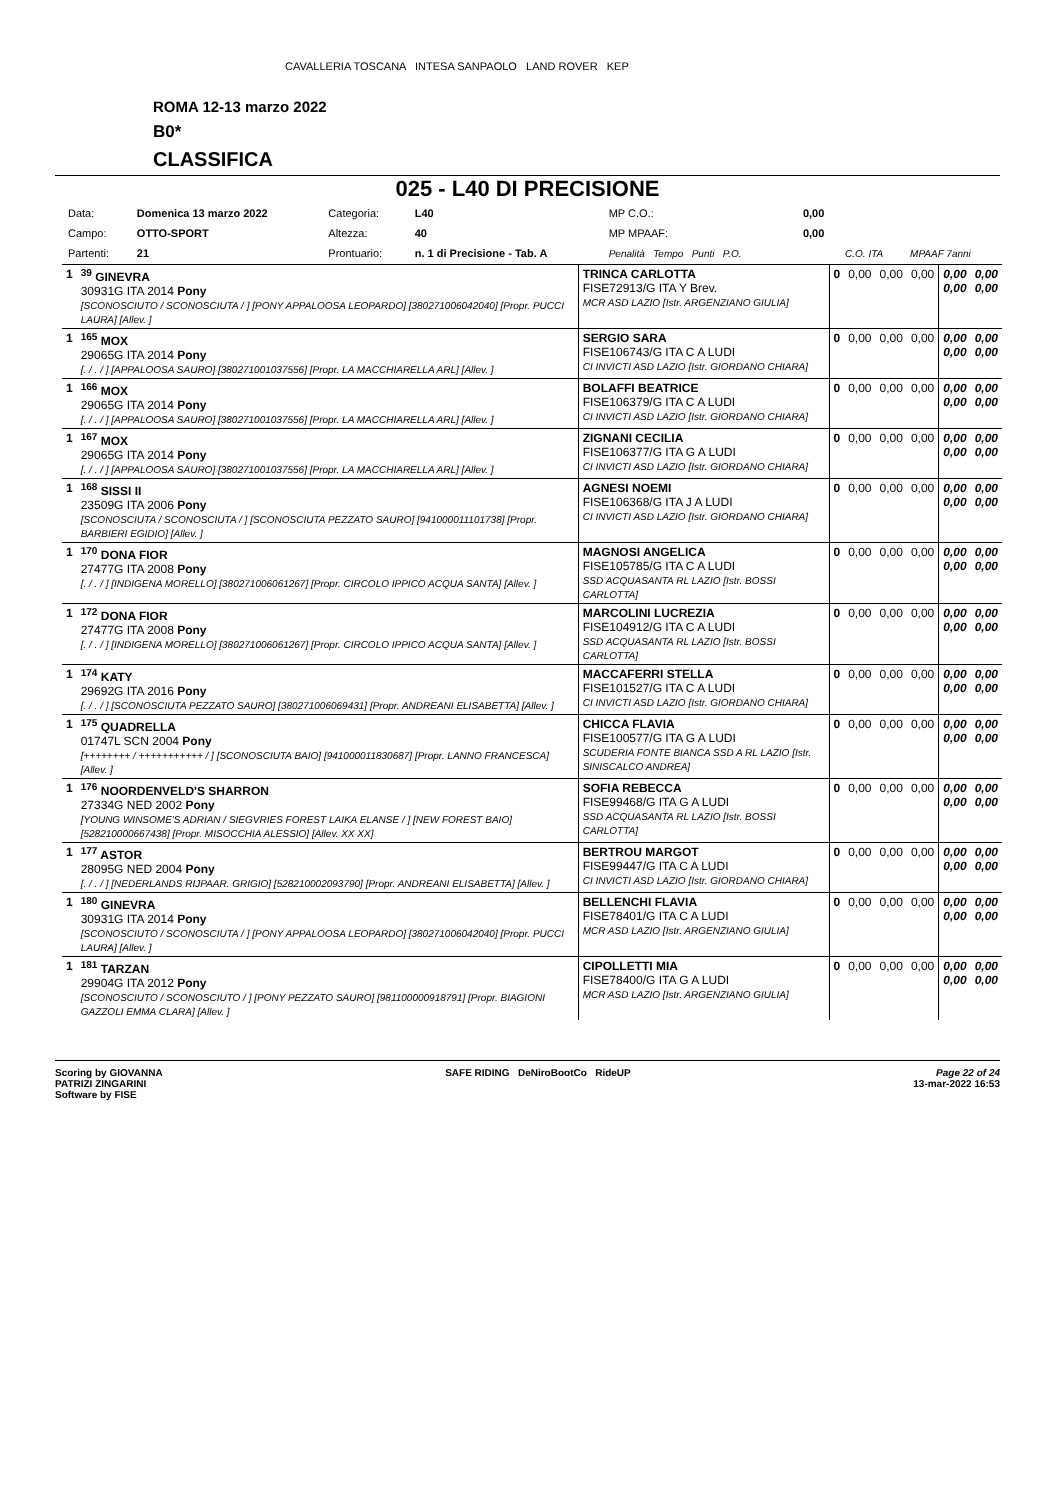CAVALLERIA TOSCANA INTESA SANPAOLO LAND ROVER KEP
ROMA 12-13 marzo 2022
B0*
CLASSIFICA
025 - L40 DI PRECISIONE
| Data: | Domenica 13 marzo 2022 | Categoria: | L40 | MP C.O.: | 0,00 | | |
| Campo: | OTTO-SPORT | Altezza: | 40 | MP MPAAF: | 0,00 | | |
| Partenti: | 21 | Prontuario: | n. 1 di Precisione - Tab. A | Penalità Tempo Punti P.O. | | C.O. ITA | MPAAF 7anni |
| 1 | <sup>39</sup> GINEVRA 30931G ITA 2014 Pony [SCONOSCIUTO / SCONOSCIUTA / ] [PONY APPALOOSA LEOPARDO] [380271006042040] [Propr. PUCCI LAURA] [Allev. ] | TRINCA CARLOTTA FISE72913/G ITA Y Brev. MCR ASD LAZIO [Istr. ARGENZIANO GIULIA] | 0 | 0,00 | 0,00 | 0,00 | 0,00 0,00 | 0,00 0,00 |
| 1 | <sup>165</sup> MOX 29065G ITA 2014 Pony [. / . / ] [APPALOOSA SAURO] [380271001037556] [Propr. LA MACCHIARELLA ARL] [Allev. ] | SERGIO SARA FISE106743/G ITA C A LUDI CI INVICTI ASD LAZIO [Istr. GIORDANO CHIARA] | 0 | 0,00 | 0,00 | 0,00 | 0,00 0,00 | 0,00 0,00 |
| 1 | <sup>166</sup> MOX 29065G ITA 2014 Pony [. / . / ] [APPALOOSA SAURO] [380271001037556] [Propr. LA MACCHIARELLA ARL] [Allev. ] | BOLAFFI BEATRICE FISE106379/G ITA C A LUDI CI INVICTI ASD LAZIO [Istr. GIORDANO CHIARA] | 0 | 0,00 | 0,00 | 0,00 | 0,00 0,00 | 0,00 0,00 |
| 1 | <sup>167</sup> MOX 29065G ITA 2014 Pony [. / . / ] [APPALOOSA SAURO] [380271001037556] [Propr. LA MACCHIARELLA ARL] [Allev. ] | ZIGNANI CECILIA FISE106377/G ITA G A LUDI CI INVICTI ASD LAZIO [Istr. GIORDANO CHIARA] | 0 | 0,00 | 0,00 | 0,00 | 0,00 0,00 | 0,00 0,00 |
| 1 | <sup>168</sup> SISSI II 23509G ITA 2006 Pony [SCONOSCIUTA / SCONOSCIUTA / ] [SCONOSCIUTA PEZZATO SAURO] [941000011101738] [Propr. BARBIERI EGIDIO] [Allev. ] | AGNESI NOEMI FISE106368/G ITA J A LUDI CI INVICTI ASD LAZIO [Istr. GIORDANO CHIARA] | 0 | 0,00 | 0,00 | 0,00 | 0,00 0,00 | 0,00 0,00 |
| 1 | <sup>170</sup> DONA FIOR 27477G ITA 2008 Pony [. / . / ] [INDIGENA MORELLO] [380271006061267] [Propr. CIRCOLO IPPICO ACQUA SANTA] [Allev. ] | MAGNOSI ANGELICA FISE105785/G ITA C A LUDI SSD ACQUASANTA RL LAZIO [Istr. BOSSI CARLOTTA] | 0 | 0,00 | 0,00 | 0,00 | 0,00 0,00 | 0,00 0,00 |
| 1 | <sup>172</sup> DONA FIOR 27477G ITA 2008 Pony [. / . / ] [INDIGENA MORELLO] [380271006061267] [Propr. CIRCOLO IPPICO ACQUA SANTA] [Allev. ] | MARCOLINI LUCREZIA FISE104912/G ITA C A LUDI SSD ACQUASANTA RL LAZIO [Istr. BOSSI CARLOTTA] | 0 | 0,00 | 0,00 | 0,00 | 0,00 0,00 | 0,00 0,00 |
| 1 | <sup>174</sup> KATY 29692G ITA 2016 Pony [. / . / ] [SCONOSCIUTA PEZZATO SAURO] [380271006069431] [Propr. ANDREANI ELISABETTA] [Allev. ] | MACCAFERRI STELLA FISE101527/G ITA C A LUDI CI INVICTI ASD LAZIO [Istr. GIORDANO CHIARA] | 0 | 0,00 | 0,00 | 0,00 | 0,00 0,00 | 0,00 0,00 |
| 1 | <sup>175</sup> QUADRELLA 01747L SCN 2004 Pony [++++++++ / +++++++++++ / ] [SCONOSCIUTA BAIO] [941000011830687] [Propr. LANNO FRANCESCA] [Allev. ] | CHICCA FLAVIA FISE100577/G ITA G A LUDI SCUDERIA FONTE BIANCA SSD A RL LAZIO [Istr. SINISCALCO ANDREA] | 0 | 0,00 | 0,00 | 0,00 | 0,00 0,00 | 0,00 0,00 |
| 1 | <sup>176</sup> NOORDENVELD'S SHARRON 27334G NED 2002 Pony [YOUNG WINSOME'S ADRIAN / SIEGVRIES FOREST LAIKA ELANSE / ] [NEW FOREST BAIO] [528210000667438] [Propr. MISOCCHIA ALESSIO] [Allev. XX XX] | SOFIA REBECCA FISE99468/G ITA G A LUDI SSD ACQUASANTA RL LAZIO [Istr. BOSSI CARLOTTA] | 0 | 0,00 | 0,00 | 0,00 | 0,00 0,00 | 0,00 0,00 |
| 1 | <sup>177</sup> ASTOR 28095G NED 2004 Pony [. / . / ] [NEDERLANDS RIJPAAR. GRIGIO] [528210002093790] [Propr. ANDREANI ELISABETTA] [Allev. ] | BERTROU MARGOT FISE99447/G ITA C A LUDI CI INVICTI ASD LAZIO [Istr. GIORDANO CHIARA] | 0 | 0,00 | 0,00 | 0,00 | 0,00 0,00 | 0,00 0,00 |
| 1 | <sup>180</sup> GINEVRA 30931G ITA 2014 Pony [SCONOSCIUTO / SCONOSCIUTA / ] [PONY APPALOOSA LEOPARDO] [380271006042040] [Propr. PUCCI LAURA] [Allev. ] | BELLENCHI FLAVIA FISE78401/G ITA C A LUDI MCR ASD LAZIO [Istr. ARGENZIANO GIULIA] | 0 | 0,00 | 0,00 | 0,00 | 0,00 0,00 | 0,00 0,00 |
| 1 | <sup>181</sup> TARZAN 29904G ITA 2012 Pony [SCONOSCIUTO / SCONOSCIUTO / ] [PONY PEZZATO SAURO] [981100000918791] [Propr. BIAGIONI GAZZOLI EMMA CLARA] [Allev. ] | CIPOLLETTI MIA FISE78400/G ITA G A LUDI MCR ASD LAZIO [Istr. ARGENZIANO GIULIA] | 0 | 0,00 | 0,00 | 0,00 | 0,00 0,00 | 0,00 0,00 |
Scoring by GIOVANNA
PATRIZI ZINGARINI
Software by FISE
SAFE RIDING DeNiroBootCo RideUP
Page 22 of 24
13-mar-2022 16:53